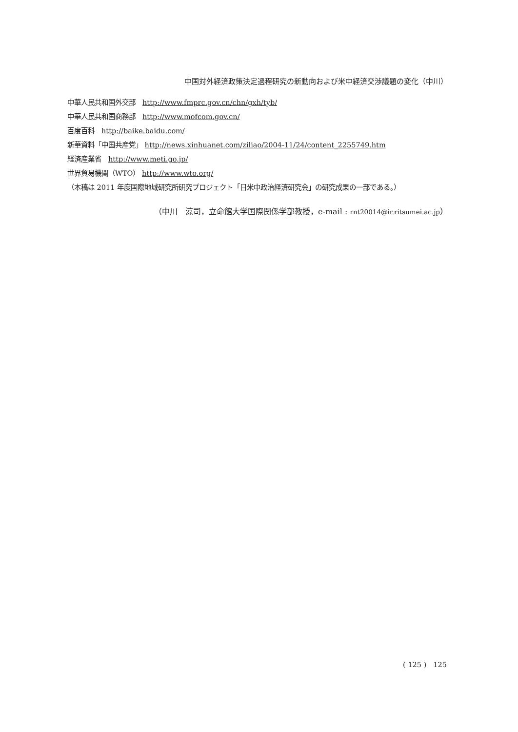中国対外経済政策決定過程研究の新動向および米中経済交渉議題の変化（中川）
中華人民共和国外交部　http://www.fmprc.gov.cn/chn/gxh/tyb/
中華人民共和国商務部　http://www.mofcom.gov.cn/
百度百科　http://baike.baidu.com/
新華資料「中国共産党」 http://news.xinhuanet.com/ziliao/2004-11/24/content_2255749.htm
経済産業省　http://www.meti.go.jp/
世界貿易機関（WTO） http://www.wto.org/
（本稿は 2011 年度国際地域研究所研究プロジェクト「日米中政治経済研究会」の研究成果の一部である。）
（中川　涼司，立命館大学国際関係学部教授，e-mail : rnt20014@ir.ritsumei.ac.jp）
( 125 )　125